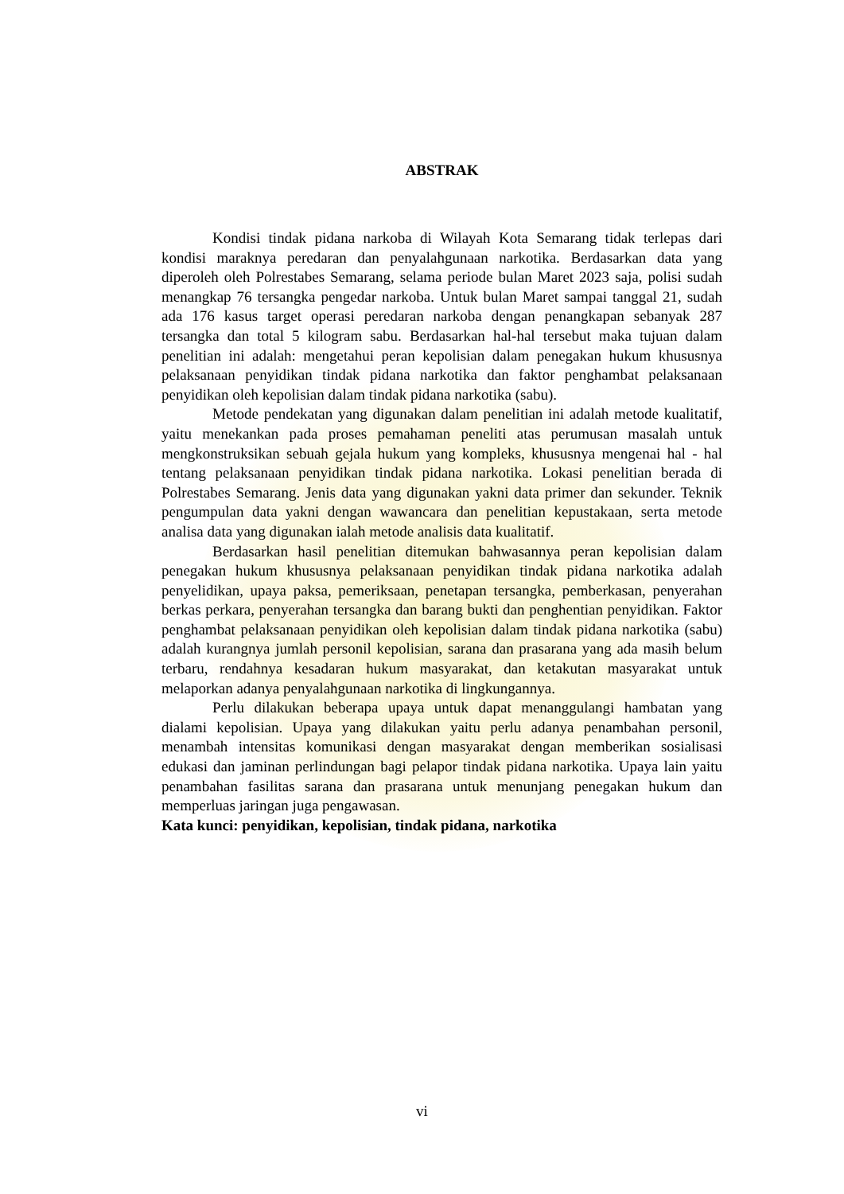ABSTRAK
Kondisi tindak pidana narkoba di Wilayah Kota Semarang tidak terlepas dari kondisi maraknya peredaran dan penyalahgunaan narkotika. Berdasarkan data yang diperoleh oleh Polrestabes Semarang, selama periode bulan Maret 2023 saja, polisi sudah menangkap 76 tersangka pengedar narkoba. Untuk bulan Maret sampai tanggal 21, sudah ada 176 kasus target operasi peredaran narkoba dengan penangkapan sebanyak 287 tersangka dan total 5 kilogram sabu. Berdasarkan hal-hal tersebut maka tujuan dalam penelitian ini adalah: mengetahui peran kepolisian dalam penegakan hukum khususnya pelaksanaan penyidikan tindak pidana narkotika dan faktor penghambat pelaksanaan penyidikan oleh kepolisian dalam tindak pidana narkotika (sabu).
Metode pendekatan yang digunakan dalam penelitian ini adalah metode kualitatif, yaitu menekankan pada proses pemahaman peneliti atas perumusan masalah untuk mengkonstruksikan sebuah gejala hukum yang kompleks, khususnya mengenai hal - hal tentang pelaksanaan penyidikan tindak pidana narkotika. Lokasi penelitian berada di Polrestabes Semarang. Jenis data yang digunakan yakni data primer dan sekunder. Teknik pengumpulan data yakni dengan wawancara dan penelitian kepustakaan, serta metode analisa data yang digunakan ialah metode analisis data kualitatif.
Berdasarkan hasil penelitian ditemukan bahwasannya peran kepolisian dalam penegakan hukum khususnya pelaksanaan penyidikan tindak pidana narkotika adalah penyelidikan, upaya paksa, pemeriksaan, penetapan tersangka, pemberkasan, penyerahan berkas perkara, penyerahan tersangka dan barang bukti dan penghentian penyidikan. Faktor penghambat pelaksanaan penyidikan oleh kepolisian dalam tindak pidana narkotika (sabu) adalah kurangnya jumlah personil kepolisian, sarana dan prasarana yang ada masih belum terbaru, rendahnya kesadaran hukum masyarakat, dan ketakutan masyarakat untuk melaporkan adanya penyalahgunaan narkotika di lingkungannya.
Perlu dilakukan beberapa upaya untuk dapat menanggulangi hambatan yang dialami kepolisian. Upaya yang dilakukan yaitu perlu adanya penambahan personil, menambah intensitas komunikasi dengan masyarakat dengan memberikan sosialisasi edukasi dan jaminan perlindungan bagi pelapor tindak pidana narkotika. Upaya lain yaitu penambahan fasilitas sarana dan prasarana untuk menunjang penegakan hukum dan memperluas jaringan juga pengawasan.
Kata kunci: penyidikan, kepolisian, tindak pidana, narkotika
vi